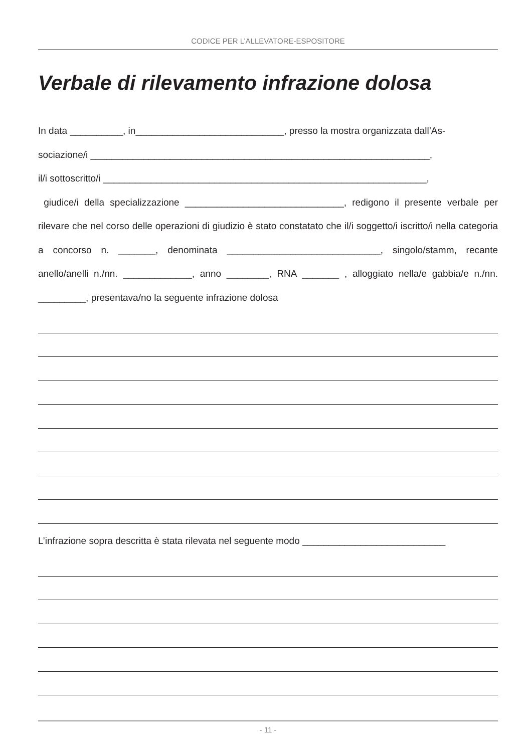CODICE PER L’ALLEVATORE-ESPOSITORE
Verbale di rilevamento infrazione dolosa
In data __________, in____________________________, presso la mostra organizzata dall’As-
sociazione/i ________________________________________________________________,
il/i sottoscritto/i _____________________________________________________________,
giudice/i della specializzazione ______________________________, redigono il presente verbale per rilevare che nel corso delle operazioni di giudizio è stato constatato che il/i soggetto/i iscritto/i nella categoria a concorso n. _______, denominata _____________________________, singolo/stamm, recante anello/anelli n./nn. _____________, anno ________, RNA _______ , alloggiato nella/e gabbia/e n./nn. _________, presentava/no la seguente infrazione dolosa
L’infrazione sopra descritta è stata rilevata nel seguente modo ___________________________
- 11 -